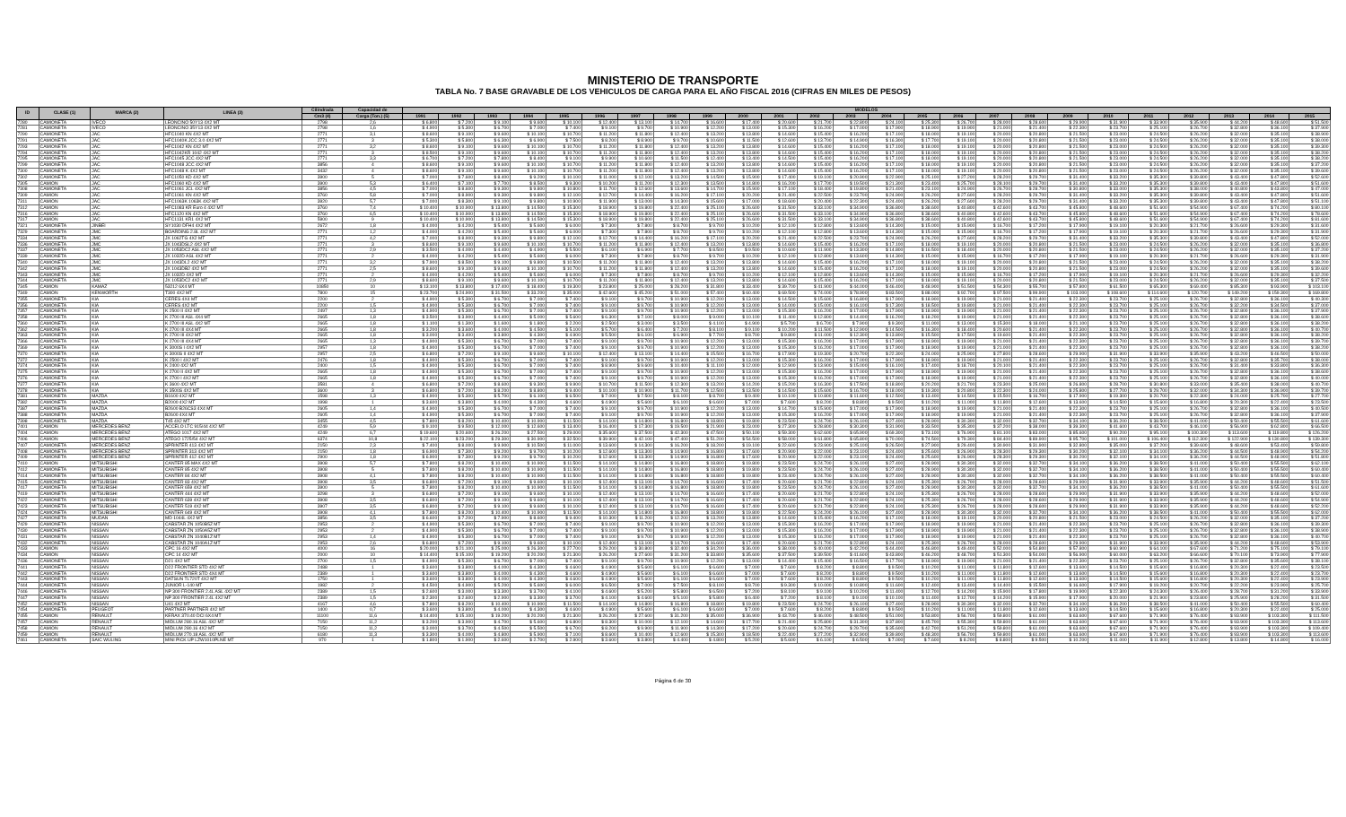MINISTERIO DE TRANSPORTE
TABLA No. 7 BASE GRAVABLE DE LOS VEHICULOS DE CARGA PARA EL AÑO FISCAL 2016 (CIFRAS EN MILES DE PESOS)
| ID | CLASE (1) | MARCA (2) | LINEA (3) | Cilindrada | Capacidad de | MODELOS | | | | | | | | | | | | | | | | | | | | | | | | |
| --- | --- | --- | --- | --- | --- | --- | --- | --- | --- | --- | --- | --- | --- | --- | --- | --- | --- | --- | --- | --- | --- | --- | --- | --- | --- | --- | --- | --- | --- | --- |
| | | | | Cm3 (4) | Carga (Ton.) (5) | 1991 | 1992 | 1993 | 1994 | 1995 | 1996 | 1997 | 1998 | 1999 | 2000 | 2001 | 2002 | 2003 | 2004 | 2005 | 2006 | 2007 | 2008 | 2009 | 2010 | 2011 | 2012 | 2013 | 2014 | 2015 |
| 7280 | CAMIONETA | IVECO | LEONCINO 50Y13 4X2 MT | 2798 | 2,6 | $ 6.800 | $ 7.200 | $ 9.100 | $ 9.600 | $ 10.100 | $ 12.400 | $ 13.100 | $ 14.700 | $ 16.600 | $ 17.400 | $ 20.600 | $ 21.700 | $ 22.800 | $ 24.100 | $ 25.300 | $ 26.700 | $ 28.000 | $ 28.600 | $ 29.900 | $ 31.900 | $ 33.900 | $ 35.900 | $ 44.200 | $ 48.600 | $ 51.500 |
| 7281 | CAMIONETA | IVECO | LEONCINO 35Y13 4X2 MT | 2798 | 1,6 | $ 4.900 | $ 5.300 | $ 6.700 | $ 7.000 | $ 7.400 | $ 9.100 | $ 9.700 | $ 10.900 | $ 12.200 | $ 13.000 | $ 15.300 | $ 16.200 | $ 17.000 | $ 17.900 | $ 18.900 | $ 19.900 | $ 21.000 | $ 21.400 | $ 22.300 | $ 23.700 | $ 25.100 | $ 26.700 | $ 32.800 | $ 36.100 | $ 37.900 |
| 7290 | CAMIONETA | JAC | HFC1040 KN 4X2 MT | 2771 | 3,1 | $ 8.600 | $ 9.100 | $ 9.600 | $ 10.100 | $ 10.700 | $ 11.200 | $ 11.800 | $ 12.400 | $ 13.200 | $ 13.800 | $ 14.600 | $ 15.400 | $ 16.200 | $ 17.100 | $ 18.000 | $ 19.100 | $ 20.000 | $ 20.800 | $ 21.500 | $ 23.000 | $ 24.500 | $ 26.200 | $ 32.000 | $ 35.100 | $ 38.900 |
| 7291 | CAMIONETA | JAC | HFC1040K JCC 3.0 4X2 MT | 2771 | 3 | $ 5.300 | $ 5.800 | $ 6.300 | $ 6.900 | $ 7.500 | $ 8.200 | $ 8.900 | $ 9.700 | $ 10.600 | $ 11.500 | $ 12.600 | $ 13.700 | $ 14.900 | $ 16.300 | $ 17.700 | $ 19.100 | $ 20.000 | $ 20.800 | $ 21.500 | $ 23.000 | $ 24.500 | $ 26.200 | $ 32.000 | $ 35.100 | $ 38.000 |
| 7293 | CAMIONETA | JAC | HFC1042 KN 4X2 MT | 2771 | 3,2 | $ 8.600 | $ 9.100 | $ 9.600 | $ 10.100 | $ 10.700 | $ 11.200 | $ 11.800 | $ 12.400 | $ 13.200 | $ 13.800 | $ 14.600 | $ 15.400 | $ 16.200 | $ 17.100 | $ 18.000 | $ 19.100 | $ 20.000 | $ 20.800 | $ 21.500 | $ 23.000 | $ 24.500 | $ 26.200 | $ 32.000 | $ 35.100 | $ 39.300 |
| 7294 | CAMIONETA | JAC | HFC1042KR 1042 4X2 MT | 2771 | 3 | $ 8.500 | $ 9.100 | $ 9.600 | $ 10.100 | $ 10.700 | $ 11.200 | $ 11.800 | $ 12.400 | $ 13.200 | $ 13.800 | $ 14.600 | $ 15.400 | $ 16.200 | $ 17.100 | $ 18.000 | $ 19.100 | $ 20.000 | $ 20.800 | $ 21.500 | $ 23.000 | $ 24.500 | $ 26.200 | $ 32.000 | $ 35.100 | $ 38.200 |
| 7295 | CAMIONETA | JAC | HFC1045 JCC 4X2 MT | 2771 | 3,3 | $ 6.700 | $ 7.200 | $ 7.800 | $ 8.400 | $ 9.100 | $ 9.900 | $ 10.600 | $ 11.500 | $ 12.400 | $ 13.400 | $ 14.500 | $ 15.400 | $ 16.200 | $ 17.100 | $ 18.000 | $ 19.100 | $ 20.000 | $ 20.800 | $ 21.500 | $ 23.000 | $ 24.500 | $ 26.200 | $ 32.000 | $ 35.100 | $ 38.200 |
| 7299 | CAMIONETA | JAC | HFC1048 JCC 4X2 MT | 3856 | 4 | $ 8.600 | $ 9.100 | $ 9.600 | $ 10.100 | $ 10.700 | $ 11.200 | $ 11.800 | $ 12.400 | $ 13.200 | $ 13.800 | $ 14.600 | $ 15.400 | $ 16.200 | $ 17.100 | $ 18.000 | $ 19.100 | $ 20.000 | $ 20.800 | $ 21.500 | $ 23.000 | $ 24.500 | $ 26.200 | $ 32.000 | $ 35.100 | $ 37.200 |
| 7300 | CAMIONETA | JAC | HFC1048 K 4X2 MT | 3432 | 4 | $ 8.600 | $ 9.100 | $ 9.600 | $ 10.100 | $ 10.700 | $ 11.200 | $ 11.800 | $ 12.400 | $ 13.200 | $ 13.800 | $ 14.600 | $ 15.400 | $ 16.200 | $ 17.100 | $ 18.000 | $ 19.100 | $ 20.000 | $ 20.800 | $ 21.500 | $ 23.000 | $ 24.500 | $ 26.200 | $ 32.000 | $ 35.100 | $ 39.600 |
| 7302 | CAMIONETA | JAC | HFC1050 KD 4X2 MT | 3900 | 5 | $ 7.000 | $ 7.600 | $ 8.400 | $ 9.200 | $ 10.100 | $ 11.000 | $ 12.100 | $ 13.200 | $ 14.500 | $ 15.900 | $ 17.400 | $ 19.100 | $ 20.900 | $ 22.900 | $ 25.100 | $ 27.200 | $ 28.200 | $ 29.700 | $ 31.400 | $ 33.200 | $ 35.300 | $ 39.800 | $ 43.400 | $ 47.800 | $ 52.600 |
| 7305 | CAMION | JAC | HFC1060 KD 4X2 MT | 3900 | 5,3 | $ 6.400 | $ 7.100 | $ 7.700 | $ 8.500 | $ 9.300 | $ 10.200 | $ 11.200 | $ 12.300 | $ 13.500 | $ 14.800 | $ 16.200 | $ 17.700 | $ 19.500 | $ 21.300 | $ 23.400 | $ 25.700 | $ 28.100 | $ 29.700 | $ 31.400 | $ 33.200 | $ 35.300 | $ 39.800 | $ 43.400 | $ 47.800 | $ 51.600 |
| 7308 | CAMIONETA | JAC | HFC1061 JCL 4X2 MT | 3856 | 4,5 | $ 7.000 | $ 8.600 | $ 9.300 | $ 9.800 | $ 10.800 | $ 11.700 | $ 12.600 | $ 13.600 | $ 14.700 | $ 15.900 | $ 17.100 | $ 18.400 | $ 19.800 | $ 21.400 | $ 23.100 | $ 24.900 | $ 26.700 | $ 28.700 | $ 30.800 | $ 33.000 | $ 35.300 | $ 38.000 | $ 40.800 | $ 43.800 | $ 47.000 |
| 7309 | CAMION | JAC | HFC1061 KN 4X2 MT | 3760 | 5,8 | $ 7.000 | $ 8.900 | $ 9.300 | $ 9.800 | $ 12.100 | $ 12.700 | $ 14.400 | $ 16.200 | $ 17.100 | $ 20.200 | $ 21.400 | $ 22.500 | $ 23.700 | $ 24.900 | $ 26.200 | $ 27.600 | $ 28.200 | $ 29.700 | $ 31.400 | $ 33.200 | $ 35.300 | $ 39.800 | $ 43.400 | $ 47.800 | $ 51.600 |
| 7311 | CAMION | JAC | HFC1063K 1063K 4X2 MT | 3920 | 5,7 | $ 7.000 | $ 8.300 | $ 9.100 | $ 9.800 | $ 10.900 | $ 11.900 | $ 13.000 | $ 14.300 | $ 15.600 | $ 17.000 | $ 18.600 | $ 20.400 | $ 22.300 | $ 24.400 | $ 26.200 | $ 27.600 | $ 28.200 | $ 29.700 | $ 31.400 | $ 33.200 | $ 35.300 | $ 39.800 | $ 43.400 | $ 47.800 | $ 51.100 |
| 7312 | CAMION | JAC | HFC1083 KR Euro 4 4X2 MT | 3760 | 7,4 | $ 10.400 | $ 10.900 | $ 13.800 | $ 14.500 | $ 15.300 | $ 18.900 | $ 19.800 | $ 22.400 | $ 25.100 | $ 26.600 | $ 31.500 | $ 33.100 | $ 34.900 | $ 36.800 | $ 38.600 | $ 40.800 | $ 42.600 | $ 43.700 | $ 45.800 | $ 48.600 | $ 51.600 | $ 54.900 | $ 67.400 | $ 74.200 | $ 80.100 |
| 7316 | CAMION | JAC | HFC1120 KN 4X2 MT | 3760 | 6,5 | $ 10.400 | $ 10.900 | $ 13.800 | $ 14.500 | $ 15.300 | $ 18.900 | $ 19.800 | $ 22.400 | $ 25.100 | $ 26.600 | $ 31.500 | $ 33.100 | $ 34.900 | $ 36.800 | $ 38.600 | $ 40.800 | $ 42.600 | $ 43.700 | $ 45.800 | $ 48.600 | $ 51.600 | $ 54.900 | $ 67.400 | $ 74.200 | $ 78.600 |
| 7317 | CAMION | JAC | HFC1131 KR1 4X2 MT | 5900 | 9 | $ 10.400 | $ 10.900 | $ 13.800 | $ 14.500 | $ 15.300 | $ 18.900 | $ 19.800 | $ 22.400 | $ 25.100 | $ 26.600 | $ 31.500 | $ 33.100 | $ 34.900 | $ 36.800 | $ 38.600 | $ 40.800 | $ 42.600 | $ 43.700 | $ 45.800 | $ 48.600 | $ 51.600 | $ 54.900 | $ 67.400 | $ 74.200 | $ 81.600 |
| 7321 | CAMIONETA | JINBEI | SY1030 DFH4 4X2 MT | 2672 | 1,8 | $ 4.000 | $ 4.200 | $ 5.400 | $ 5.600 | $ 6.000 | $ 7.300 | $ 7.800 | $ 8.700 | $ 9.700 | $ 10.200 | $ 12.100 | $ 12.800 | $ 13.600 | $ 14.300 | $ 15.000 | $ 15.900 | $ 16.700 | $ 17.200 | $ 17.900 | $ 19.100 | $ 20.300 | $ 21.700 | $ 26.600 | $ 29.300 | $ 31.600 |
| 7329 | CAMIONETA | JMC | BOARDING 2.8L 4X2 MT | 2771 | 1,2 | $ 4.000 | $ 4.200 | $ 5.400 | $ 5.600 | $ 6.000 | $ 7.300 | $ 7.800 | $ 8.700 | $ 9.700 | $ 10.200 | $ 12.100 | $ 12.800 | $ 13.600 | $ 14.300 | $ 15.000 | $ 15.900 | $ 16.700 | $ 17.200 | $ 17.900 | $ 19.100 | $ 20.300 | $ 21.700 | $ 26.600 | $ 29.300 | $ 31.900 |
| 7334 | CAMIONETA | JMC | JX 1062TG 4X2 MT | 2771 | 4,2 | $ 7.000 | $ 8.900 | $ 9.300 | $ 9.800 | $ 12.100 | $ 12.700 | $ 14.400 | $ 16.200 | $ 17.100 | $ 20.200 | $ 21.400 | $ 22.500 | $ 23.700 | $ 24.900 | $ 26.200 | $ 27.600 | $ 28.200 | $ 29.700 | $ 31.400 | $ 33.200 | $ 35.300 | $ 39.800 | $ 43.400 | $ 47.800 | $ 52.000 |
| 7336 | CAMIONETA | JMC | JX 1043DSL2 4X2 MT | 2771 | 3 | $ 8.600 | $ 9.100 | $ 9.600 | $ 10.100 | $ 10.700 | $ 11.200 | $ 11.800 | $ 12.400 | $ 13.200 | $ 13.800 | $ 14.600 | $ 15.400 | $ 16.200 | $ 17.100 | $ 18.000 | $ 19.100 | $ 20.000 | $ 20.800 | $ 21.500 | $ 23.000 | $ 24.500 | $ 26.200 | $ 32.000 | $ 35.100 | $ 36.800 |
| 7337 | CAMIONETA | JMC | JX 1053DC2 ASL 4X2 MT | 2771 | 2,9 | $ 3.500 | $ 4.000 | $ 4.400 | $ 4.900 | $ 5.500 | $ 6.100 | $ 6.900 | $ 7.700 | $ 8.500 | $ 9.500 | $ 10.600 | $ 11.900 | $ 13.300 | $ 14.800 | $ 16.500 | $ 18.400 | $ 20.000 | $ 20.800 | $ 21.500 | $ 23.000 | $ 24.500 | $ 26.200 | $ 32.000 | $ 35.100 | $ 37.200 |
| 7339 | CAMIONETA | JMC | JX 1032D ASL 4X2 MT | 2771 | 2 | $ 4.000 | $ 4.200 | $ 5.400 | $ 5.600 | $ 6.000 | $ 7.300 | $ 7.800 | $ 8.700 | $ 9.700 | $ 10.200 | $ 12.100 | $ 12.800 | $ 13.600 | $ 14.300 | $ 15.000 | $ 15.900 | $ 16.700 | $ 17.200 | $ 17.900 | $ 19.100 | $ 20.300 | $ 21.700 | $ 26.600 | $ 29.300 | $ 31.900 |
| 7340 | CAMIONETA | JMC | JX 1043DL2 4X2 MT | 2771 | 3,2 | $ 7.900 | $ 8.500 | $ 9.100 | $ 9.800 | $ 10.500 | $ 11.200 | $ 11.800 | $ 12.400 | $ 13.200 | $ 13.800 | $ 14.600 | $ 15.400 | $ 16.200 | $ 17.100 | $ 18.000 | $ 19.100 | $ 20.000 | $ 20.800 | $ 21.500 | $ 23.000 | $ 24.500 | $ 26.200 | $ 32.000 | $ 35.100 | $ 38.200 |
| 7342 | CAMIONETA | JMC | JX 1043DB2 4X2 MT | 2771 | 2,5 | $ 8.600 | $ 9.100 | $ 9.600 | $ 10.100 | $ 10.700 | $ 11.200 | $ 11.800 | $ 12.400 | $ 13.200 | $ 13.800 | $ 14.600 | $ 15.400 | $ 16.200 | $ 17.100 | $ 18.000 | $ 19.100 | $ 20.000 | $ 20.800 | $ 21.500 | $ 23.000 | $ 24.500 | $ 26.200 | $ 32.000 | $ 35.100 | $ 39.600 |
| 7343 | CAMIONETA | JMC | JX 1032D 4X2 MT | 2771 | 2 | $ 4.000 | $ 4.200 | $ 5.400 | $ 5.600 | $ 6.000 | $ 7.300 | $ 7.800 | $ 8.700 | $ 9.700 | $ 10.200 | $ 12.100 | $ 12.800 | $ 13.600 | $ 14.300 | $ 15.000 | $ 15.900 | $ 16.700 | $ 17.200 | $ 17.900 | $ 19.100 | $ 20.300 | $ 21.700 | $ 26.600 | $ 29.300 | $ 32.200 |
| 7344 | CAMIONETA | JMC | JX 1053DC2 4X2 MT | 2771 | 2,9 | $ 8.600 | $ 9.100 | $ 9.600 | $ 10.100 | $ 10.700 | $ 11.200 | $ 11.800 | $ 12.400 | $ 13.200 | $ 13.800 | $ 14.600 | $ 15.400 | $ 16.200 | $ 17.100 | $ 18.000 | $ 19.100 | $ 20.000 | $ 20.800 | $ 21.500 | $ 23.000 | $ 24.500 | $ 26.200 | $ 32.000 | $ 35.100 | $ 37.500 |
| 7345 | CAMION | KAMAZ | 53212 6X4 MT | 10850 | 10 | $ 13.100 | $ 13.800 | $ 17.400 | $ 18.400 | $ 19.300 | $ 23.800 | $ 25.000 | $ 28.200 | $ 31.800 | $ 33.400 | $ 39.700 | $ 41.900 | $ 44.000 | $ 46.400 | $ 48.900 | $ 51.500 | $ 54.300 | $ 55.700 | $ 57.800 | $ 61.500 | $ 65.300 | $ 69.400 | $ 85.300 | $ 93.900 | $ 103.100 |
| 7349 | CAMION | KENWORTH | T300 4X2 MT | 7800 | 15 | $ 23.700 | $ 24.900 | $ 31.500 | $ 33.200 | $ 35.000 | $ 42.600 | $ 45.200 | $ 51.000 | $ 57.400 | $ 60.400 | $ 69.500 | $ 74.000 | $ 78.900 | $ 83.500 | $ 88.000 | $ 92.700 | $ 97.500 | $ 99.900 | $ 103.000 | $ 108.600 | $ 114.600 | $ 120.700 | $ 149.200 | $ 159.300 | $ 169.800 |
| 7355 | CAMIONETA | KIA | CERES 4X4 MT | 2200 | 2 | $ 4.900 | $ 5.300 | $ 6.700 | $ 7.000 | $ 7.400 | $ 9.100 | $ 9.700 | $ 10.900 | $ 12.200 | $ 13.000 | $ 14.500 | $ 15.600 | $ 16.800 | $ 17.900 | $ 18.900 | $ 19.900 | $ 21.000 | $ 21.400 | $ 22.300 | $ 23.700 | $ 25.100 | $ 26.700 | $ 32.800 | $ 36.100 | $ 40.300 |
| 7356 | CAMIONETA | KIA | CERES 4X2 MT | 2200 | 1,5 | $ 4.900 | $ 5.300 | $ 6.700 | $ 7.000 | $ 7.400 | $ 9.100 | $ 9.700 | $ 10.900 | $ 12.200 | $ 13.000 | $ 14.000 | $ 15.000 | $ 16.100 | $ 17.300 | $ 18.500 | $ 19.800 | $ 21.000 | $ 21.400 | $ 22.300 | $ 23.700 | $ 25.100 | $ 26.700 | $ 32.200 | $ 34.500 | $ 37.000 |
| 7357 | CAMIONETA | KIA | K 2500 II 4X2 MT | 2497 | 1,3 | $ 4.900 | $ 5.300 | $ 6.700 | $ 7.000 | $ 7.400 | $ 9.100 | $ 9.700 | $ 10.900 | $ 12.200 | $ 13.000 | $ 15.300 | $ 16.200 | $ 17.000 | $ 17.900 | $ 18.900 | $ 19.900 | $ 21.000 | $ 21.400 | $ 22.300 | $ 23.700 | $ 25.100 | $ 26.700 | $ 32.800 | $ 36.100 | $ 37.900 |
| 7358 | CAMIONETA | KIA | K 2700 III ASL 4X4 MT | 2665 | 1,8 | $ 3.500 | $ 3.900 | $ 4.400 | $ 5.000 | $ 5.600 | $ 6.300 | $ 7.100 | $ 8.000 | $ 9.000 | $ 10.100 | $ 11.400 | $ 12.800 | $ 14.400 | $ 16.200 | $ 18.200 | $ 19.900 | $ 21.000 | $ 21.400 | $ 22.300 | $ 23.700 | $ 25.100 | $ 26.700 | $ 32.800 | $ 36.100 | $ 38.600 |
| 7360 | CAMIONETA | KIA | K 2700 III ASL 4X2 MT | 2665 | 1,8 | $ 1.100 | $ 1.300 | $ 1.600 | $ 1.800 | $ 2.200 | $ 2.500 | $ 3.000 | $ 3.500 | $ 4.100 | $ 4.900 | $ 5.700 | $ 6.700 | $ 7.900 | $ 9.300 | $ 11.000 | $ 13.000 | $ 15.300 | $ 18.000 | $ 21.100 | $ 23.700 | $ 25.100 | $ 26.700 | $ 32.800 | $ 36.100 | $ 38.200 |
| 7362 | CAMIONETA | KIA | K 2700 III 4X4 MT | 2665 | 1,8 | $ 3.200 | $ 3.600 | $ 4.000 | $ 4.500 | $ 5.100 | $ 5.700 | $ 6.400 | $ 7.200 | $ 8.100 | $ 9.100 | $ 10.200 | $ 11.500 | $ 12.900 | $ 14.500 | $ 16.300 | $ 18.400 | $ 20.600 | $ 21.400 | $ 22.300 | $ 23.700 | $ 25.100 | $ 26.700 | $ 32.800 | $ 36.100 | $ 40.700 |
| 7363 | CAMIONETA | KIA | K 2700 III 4X2 MT | 2665 | 1,8 | $ 3.000 | $ 3.400 | $ 3.800 | $ 4.300 | $ 4.900 | $ 5.500 | $ 6.100 | $ 6.900 | $ 7.700 | $ 8.700 | $ 9.800 | $ 11.000 | $ 12.300 | $ 13.800 | $ 15.500 | $ 17.500 | $ 19.600 | $ 21.400 | $ 22.300 | $ 23.700 | $ 25.100 | $ 26.700 | $ 32.800 | $ 36.100 | $ 38.200 |
| 7366 | CAMIONETA | KIA | K 2700 III 4X4 MT | 2665 | 1,3 | $ 4.900 | $ 5.300 | $ 6.700 | $ 7.000 | $ 7.400 | $ 9.100 | $ 9.700 | $ 10.900 | $ 12.200 | $ 13.000 | $ 15.300 | $ 16.200 | $ 17.000 | $ 17.900 | $ 18.900 | $ 19.900 | $ 21.000 | $ 21.400 | $ 22.300 | $ 23.700 | $ 25.100 | $ 26.700 | $ 32.800 | $ 36.100 | $ 39.700 |
| 7369 | CAMIONETA | KIA | K 3000S I 4X2 MT | 2957 | 1,8 | $ 4.900 | $ 5.300 | $ 6.700 | $ 7.000 | $ 7.400 | $ 9.100 | $ 9.700 | $ 10.900 | $ 12.200 | $ 13.000 | $ 15.300 | $ 16.200 | $ 17.000 | $ 17.900 | $ 18.900 | $ 19.900 | $ 21.000 | $ 21.400 | $ 22.300 | $ 23.700 | $ 25.100 | $ 26.700 | $ 32.800 | $ 36.100 | $ 38.200 |
| 7370 | CAMIONETA | KIA | K 3000S II 4X2 MT | 2957 | 2,5 | $ 6.800 | $ 7.200 | $ 9.100 | $ 9.600 | $ 10.100 | $ 12.400 | $ 13.100 | $ 14.400 | $ 15.500 | $ 16.700 | $ 17.900 | $ 19.300 | $ 20.700 | $ 22.300 | $ 24.000 | $ 25.900 | $ 27.800 | $ 28.600 | $ 29.900 | $ 31.900 | $ 33.900 | $ 35.900 | $ 43.200 | $ 46.500 | $ 50.000 |
| 7372 | CAMIONETA | KIA | K 2500 I 4X2 MT | 2476 | 1,8 | $ 4.900 | $ 5.300 | $ 6.700 | $ 7.000 | $ 7.400 | $ 9.100 | $ 9.700 | $ 10.900 | $ 12.200 | $ 13.000 | $ 15.300 | $ 16.200 | $ 17.000 | $ 17.900 | $ 18.900 | $ 19.900 | $ 21.000 | $ 21.400 | $ 22.300 | $ 23.700 | $ 25.100 | $ 26.700 | $ 32.800 | $ 35.700 | $ 38.000 |
| 7374 | CAMIONETA | KIA | K 2400 4X2 MT | 2400 | 1,5 | $ 4.900 | $ 5.300 | $ 6.700 | $ 7.000 | $ 7.400 | $ 8.900 | $ 9.600 | $ 10.400 | $ 11.100 | $ 12.000 | $ 12.900 | $ 13.900 | $ 15.000 | $ 16.100 | $ 17.400 | $ 18.700 | $ 20.100 | $ 21.400 | $ 22.300 | $ 23.700 | $ 25.100 | $ 26.700 | $ 31.400 | $ 33.800 | $ 36.300 |
| 7375 | CAMIONETA | KIA | K 2700 II 4X2 MT | 2665 | 1,8 | $ 4.900 | $ 5.300 | $ 6.700 | $ 7.000 | $ 7.400 | $ 9.100 | $ 9.700 | $ 10.900 | $ 12.200 | $ 13.000 | $ 15.300 | $ 16.200 | $ 17.000 | $ 17.900 | $ 18.900 | $ 19.900 | $ 21.000 | $ 21.400 | $ 22.300 | $ 23.700 | $ 25.100 | $ 26.700 | $ 32.800 | $ 36.100 | $ 38.600 |
| 7376 | CAMIONETA | KIA | K 2700 I 4X2 MT | 2665 | 1,8 | $ 4.900 | $ 5.300 | $ 6.700 | $ 7.000 | $ 7.400 | $ 9.100 | $ 9.700 | $ 10.900 | $ 12.200 | $ 13.000 | $ 15.300 | $ 16.200 | $ 17.000 | $ 17.900 | $ 18.900 | $ 19.900 | $ 21.000 | $ 21.400 | $ 22.300 | $ 23.700 | $ 25.100 | $ 26.700 | $ 32.800 | $ 36.100 | $ 40.000 |
| 7377 | CAMIONETA | KIA | K 3600 4X2 MT | 3581 | 4 | $ 6.800 | $ 7.200 | $ 8.600 | $ 9.300 | $ 9.900 | $ 10.700 | $ 11.500 | $ 12.300 | $ 13.200 | $ 14.200 | $ 15.200 | $ 16.300 | $ 17.500 | $ 18.800 | $ 20.200 | $ 21.700 | $ 23.300 | $ 25.000 | $ 26.800 | $ 28.700 | $ 30.800 | $ 33.000 | $ 35.400 | $ 38.000 | $ 40.700 |
| 7378 | CAMIONETA | KIA | K 3500S 4X2 MT | 3600 | 3 | $ 6.800 | $ 7.200 | $ 8.200 | $ 8.800 | $ 9.400 | $ 10.100 | $ 10.900 | $ 11.700 | $ 12.500 | $ 13.500 | $ 14.500 | $ 15.600 | $ 16.700 | $ 18.000 | $ 19.300 | $ 20.800 | $ 22.300 | $ 24.000 | $ 25.800 | $ 27.700 | $ 29.700 | $ 32.000 | $ 34.300 | $ 36.900 | $ 39.700 |
| 7381 | CAMIONETA | MAZDA | B1600 4X2 MT | 1598 | 1,3 | $ 4.900 | $ 5.300 | $ 5.700 | $ 6.100 | $ 6.500 | $ 7.000 | $ 7.500 | $ 8.100 | $ 8.700 | $ 9.400 | $ 10.100 | $ 10.800 | $ 11.600 | $ 12.500 | $ 13.400 | $ 14.500 | $ 15.500 | $ 16.700 | $ 17.900 | $ 19.300 | $ 20.700 | $ 22.300 | $ 24.000 | $ 25.700 | $ 27.700 |
| 7382 | CAMIONETA | MAZDA | B2000 4X2 MT | 1998 | 1 | $ 3.600 | $ 3.800 | $ 4.000 | $ 4.300 | $ 4.600 | $ 4.900 | $ 5.600 | $ 6.100 | $ 6.600 | $ 7.000 | $ 7.600 | $ 8.200 | $ 8.800 | $ 9.500 | $ 10.200 | $ 11.000 | $ 11.800 | $ 12.600 | $ 13.600 | $ 14.500 | $ 15.600 | $ 16.800 | $ 20.300 | $ 22.400 | $ 23.500 |
| 7387 | CAMIONETA | MAZDA | B2600 B26CS3 4X4 MT | 2605 | 1,4 | $ 4.900 | $ 5.300 | $ 6.700 | $ 7.000 | $ 7.400 | $ 9.100 | $ 9.700 | $ 10.900 | $ 12.200 | $ 13.000 | $ 14.700 | $ 15.900 | $ 17.000 | $ 17.900 | $ 18.900 | $ 19.900 | $ 21.000 | $ 21.400 | $ 22.300 | $ 23.700 | $ 25.100 | $ 26.700 | $ 32.800 | $ 36.100 | $ 40.500 |
| 7388 | CAMIONETA | MAZDA | B2600 4X4 MT | 2605 | 1,4 | $ 4.900 | $ 5.300 | $ 6.700 | $ 7.000 | $ 7.400 | $ 9.100 | $ 9.700 | $ 10.900 | $ 12.200 | $ 13.000 | $ 15.300 | $ 16.200 | $ 17.000 | $ 17.900 | $ 18.900 | $ 19.900 | $ 21.000 | $ 21.400 | $ 22.300 | $ 23.700 | $ 25.100 | $ 26.700 | $ 32.800 | $ 36.100 | $ 37.900 |
| 7398 | CAMIONETA | MAZDA | T45 4X2 MT | 3455 | 4,5 | $ 7.800 | $ 8.200 | $ 10.400 | $ 10.900 | $ 11.500 | $ 14.100 | $ 14.800 | $ 16.800 | $ 18.800 | $ 19.800 | $ 23.500 | $ 24.700 | $ 26.100 | $ 27.400 | $ 28.900 | $ 30.300 | $ 32.000 | $ 32.700 | $ 34.100 | $ 36.200 | $ 38.500 | $ 41.000 | $ 50.400 | $ 55.500 | $ 61.600 |
| 7401 | CAMION | MERCEDES BENZ | ACCELO LTC 915/44 4X2 MT | 4249 | 5,9 | $ 9.100 | $ 9.500 | $ 12.000 | $ 12.600 | $ 13.400 | $ 16.400 | $ 17.300 | $ 19.500 | $ 21.900 | $ 23.000 | $ 27.300 | $ 28.800 | $ 30.300 | $ 31.900 | $ 33.500 | $ 35.300 | $ 37.200 | $ 38.000 | $ 39.300 | $ 41.600 | $ 43.700 | $ 46.100 | $ 56.900 | $ 62.800 | $ 66.500 |
| 7404 | CAMION | MERCEDES BENZ | ATEGO 1017 4X2 MT | 4249 | 6,7 | $ 19.600 | $ 20.600 | $ 26.200 | $ 27.500 | $ 29.000 | $ 35.600 | $ 37.500 | $ 42.300 | $ 47.500 | $ 50.100 | $ 59.300 | $ 62.600 | $ 65.900 | $ 69.300 | $ 73.100 | $ 76.900 | $ 81.100 | $ 83.000 | $ 85.600 | $ 90.200 | $ 95.100 | $ 100.300 | $ 113.600 | $ 119.800 | $ 126.200 |
| 7406 | CAMION | MERCEDES BENZ | ATEGO 1725/54 4X2 MT | 6374 | 10,8 | $ 22.100 | $ 23.200 | $ 29.300 | $ 30.900 | $ 32.500 | $ 39.900 | $ 42.100 | $ 47.400 | $ 51.200 | $ 54.500 | $ 58.000 | $ 61.800 | $ 65.800 | $ 70.000 | $ 74.500 | $ 79.300 | $ 84.400 | $ 89.900 | $ 95.700 | $ 101.000 | $ 106.400 | $ 112.300 | $ 122.900 | $ 130.800 | $ 139.300 |
| 7407 | CAMIONETA | MERCEDES BENZ | SPRINTER 413 4X2 MT | 2150 | 2,3 | $ 7.400 | $ 8.000 | $ 9.900 | $ 10.500 | $ 11.000 | $ 13.600 | $ 14.300 | $ 16.200 | $ 18.200 | $ 19.100 | $ 22.600 | $ 23.900 | $ 25.100 | $ 26.500 | $ 27.900 | $ 29.400 | $ 30.900 | $ 31.900 | $ 32.800 | $ 35.000 | $ 37.200 | $ 39.600 | $ 48.600 | $ 53.400 | $ 59.800 |
| 7408 | CAMIONETA | MERCEDES BENZ | SPRINTER 313 4X2 MT | 2150 | 1,8 | $ 6.900 | $ 7.300 | $ 9.200 | $ 9.700 | $ 10.200 | $ 12.600 | $ 13.300 | $ 14.900 | $ 16.800 | $ 17.600 | $ 20.900 | $ 22.000 | $ 23.100 | $ 24.400 | $ 25.600 | $ 26.900 | $ 28.300 | $ 29.300 | $ 30.200 | $ 32.100 | $ 34.100 | $ 36.200 | $ 44.500 | $ 48.900 | $ 54.200 |
| 7409 | CAMIONETA | MERCEDES BENZ | SPRINTER 412 4X2 MT | 2900 | 1,8 | $ 6.900 | $ 7.300 | $ 9.200 | $ 9.700 | $ 10.200 | $ 12.600 | $ 13.300 | $ 14.900 | $ 16.800 | $ 17.600 | $ 20.900 | $ 22.000 | $ 23.100 | $ 24.400 | $ 25.600 | $ 26.900 | $ 28.300 | $ 29.300 | $ 30.200 | $ 32.100 | $ 34.100 | $ 36.200 | $ 44.500 | $ 48.900 | $ 51.800 |
| 7410 | CAMION | MITSUBISHI | CANTER 85 MAX 4X2 MT | 3908 | 5,7 | $ 7.800 | $ 8.200 | $ 10.400 | $ 10.900 | $ 11.500 | $ 14.100 | $ 14.800 | $ 16.800 | $ 18.800 | $ 19.800 | $ 23.500 | $ 24.700 | $ 26.100 | $ 27.400 | $ 28.900 | $ 30.300 | $ 32.000 | $ 32.700 | $ 34.100 | $ 36.200 | $ 38.500 | $ 41.000 | $ 50.400 | $ 55.500 | $ 62.100 |
| 7412 | CAMIONETA | MITSUBISHI | CANTER 85 4X2 MT | 3908 | 5 | $ 7.800 | $ 8.200 | $ 10.400 | $ 10.900 | $ 11.500 | $ 14.100 | $ 14.800 | $ 16.800 | $ 18.800 | $ 19.800 | $ 23.500 | $ 24.700 | $ 26.100 | $ 27.400 | $ 28.900 | $ 30.300 | $ 32.000 | $ 32.700 | $ 34.100 | $ 36.200 | $ 38.500 | $ 41.000 | $ 50.400 | $ 55.500 | $ 60.400 |
| 7414 | CAMIONETA | MITSUBISHI | CANTER 84 4X2 MT | 3908 | 4,1 | $ 7.800 | $ 8.200 | $ 10.400 | $ 10.900 | $ 11.500 | $ 14.100 | $ 14.800 | $ 16.800 | $ 18.800 | $ 19.800 | $ 23.400 | $ 24.700 | $ 26.100 | $ 27.400 | $ 28.900 | $ 30.300 | $ 32.000 | $ 32.700 | $ 34.100 | $ 36.200 | $ 38.500 | $ 41.000 | $ 50.400 | $ 55.500 | $ 60.400 |
| 7415 | CAMIONETA | MITSUBISHI | CANTER 83 4X2 MT | 3908 | 3,5 | $ 6.800 | $ 7.200 | $ 9.100 | $ 9.600 | $ 10.100 | $ 12.400 | $ 13.100 | $ 14.700 | $ 16.600 | $ 17.400 | $ 20.600 | $ 21.700 | $ 22.800 | $ 24.100 | $ 25.300 | $ 26.700 | $ 28.000 | $ 28.600 | $ 29.900 | $ 31.900 | $ 33.900 | $ 35.900 | $ 44.200 | $ 48.600 | $ 51.500 |
| 7417 | CAMIONETA | MITSUBISHI | CANTER 659 4X2 MT | 3900 | 5 | $ 7.800 | $ 8.200 | $ 10.400 | $ 10.900 | $ 11.500 | $ 14.100 | $ 14.800 | $ 16.800 | $ 18.800 | $ 19.800 | $ 23.500 | $ 24.700 | $ 26.100 | $ 27.400 | $ 28.900 | $ 30.300 | $ 32.000 | $ 32.700 | $ 34.100 | $ 36.200 | $ 38.500 | $ 41.000 | $ 50.400 | $ 55.500 | $ 61.600 |
| 7419 | CAMIONETA | MITSUBISHI | CANTER 444 4X2 MT | 3298 | 3 | $ 6.800 | $ 7.200 | $ 9.100 | $ 9.600 | $ 10.100 | $ 12.400 | $ 13.100 | $ 14.700 | $ 16.600 | $ 17.400 | $ 20.600 | $ 21.700 | $ 22.800 | $ 24.100 | $ 25.300 | $ 26.700 | $ 28.000 | $ 28.600 | $ 29.900 | $ 31.900 | $ 33.900 | $ 35.900 | $ 44.200 | $ 48.600 | $ 52.000 |
| 7422 | CAMIONETA | MITSUBISHI | CANTER 639 4X2 MT | 3908 | 3,5 | $ 6.800 | $ 7.200 | $ 9.100 | $ 9.600 | $ 10.100 | $ 12.400 | $ 13.100 | $ 14.700 | $ 16.600 | $ 17.400 | $ 20.600 | $ 21.700 | $ 22.800 | $ 24.100 | $ 25.300 | $ 26.700 | $ 28.000 | $ 28.600 | $ 29.900 | $ 31.900 | $ 33.900 | $ 35.900 | $ 44.200 | $ 48.600 | $ 54.900 |
| 7423 | CAMIONETA | MITSUBISHI | CANTER 519 4X2 MT | 3907 | 3,5 | $ 6.800 | $ 7.200 | $ 9.100 | $ 9.600 | $ 10.100 | $ 12.400 | $ 13.100 | $ 14.700 | $ 16.600 | $ 17.400 | $ 20.600 | $ 21.700 | $ 22.800 | $ 24.100 | $ 25.300 | $ 26.700 | $ 28.000 | $ 28.600 | $ 29.900 | $ 31.900 | $ 33.900 | $ 35.900 | $ 44.200 | $ 48.600 | $ 52.200 |
| 7424 | CAMIONETA | MITSUBISHI | CANTER 649 4X2 MT | 3908 | 4,1 | $ 7.800 | $ 8.200 | $ 10.400 | $ 10.900 | $ 11.500 | $ 14.100 | $ 14.800 | $ 16.800 | $ 18.800 | $ 19.800 | $ 22.500 | $ 24.200 | $ 26.100 | $ 27.400 | $ 28.900 | $ 30.300 | $ 32.000 | $ 32.700 | $ 34.100 | $ 36.200 | $ 38.500 | $ 41.000 | $ 50.400 | $ 55.500 | $ 62.000 |
| 7427 | CAMIONETA | MUDAN | MD 1044L 4X2 MT | 3856 | 3,5 | $ 6.600 | $ 7.200 | $ 7.900 | $ 8.600 | $ 9.400 | $ 10.300 | $ 11.200 | $ 12.200 | $ 13.200 | $ 13.800 | $ 14.600 | $ 15.400 | $ 16.200 | $ 17.100 | $ 18.000 | $ 19.100 | $ 20.000 | $ 20.800 | $ 21.500 | $ 23.000 | $ 24.500 | $ 26.200 | $ 32.000 | $ 35.100 | $ 37.200 |
| 7429 | CAMIONETA | NISSAN | CABSTAR ZN 1050B5Z MT | 2953 | 2 | $ 4.900 | $ 5.300 | $ 6.700 | $ 7.000 | $ 7.400 | $ 9.100 | $ 9.700 | $ 10.900 | $ 12.200 | $ 13.000 | $ 15.300 | $ 16.200 | $ 17.000 | $ 17.900 | $ 18.900 | $ 19.900 | $ 21.000 | $ 21.400 | $ 22.300 | $ 23.700 | $ 25.100 | $ 26.700 | $ 32.800 | $ 36.100 | $ 39.300 |
| 7430 | CAMIONETA | NISSAN | CABSTAR ZN 1050A5Z MT | 2953 | 2 | $ 4.900 | $ 5.300 | $ 6.700 | $ 7.000 | $ 7.400 | $ 9.100 | $ 9.700 | $ 10.900 | $ 12.200 | $ 13.000 | $ 15.300 | $ 16.200 | $ 17.000 | $ 17.900 | $ 18.900 | $ 19.900 | $ 21.000 | $ 21.400 | $ 22.300 | $ 23.700 | $ 25.100 | $ 26.700 | $ 32.800 | $ 36.100 | $ 38.900 |
| 7431 | CAMIONETA | NISSAN | CABSTAR ZN 1040B1Z MT | 2953 | 1,4 | $ 4.900 | $ 5.300 | $ 6.700 | $ 7.000 | $ 7.400 | $ 9.100 | $ 9.700 | $ 10.900 | $ 12.200 | $ 13.000 | $ 15.300 | $ 16.200 | $ 17.000 | $ 17.900 | $ 18.900 | $ 19.900 | $ 21.000 | $ 21.400 | $ 22.300 | $ 23.700 | $ 25.100 | $ 26.700 | $ 32.800 | $ 36.100 | $ 40.700 |
| 7432 | CAMIONETA | NISSAN | CABSTAR ZN 1040A1Z MT | 2953 | 2,6 | $ 6.800 | $ 7.200 | $ 9.100 | $ 9.600 | $ 10.100 | $ 12.400 | $ 13.100 | $ 14.700 | $ 16.600 | $ 17.400 | $ 20.600 | $ 21.700 | $ 22.800 | $ 24.100 | $ 25.300 | $ 26.700 | $ 28.000 | $ 28.600 | $ 29.900 | $ 31.900 | $ 33.900 | $ 35.900 | $ 44.200 | $ 48.600 | $ 53.900 |
| 7433 | CAMION | NISSAN | CPC 16 4X2 MT | 4000 | 16 | $ 20.000 | $ 21.100 | $ 25.000 | $ 26.300 | $ 27.700 | $ 29.200 | $ 30.800 | $ 32.400 | $ 34.200 | $ 36.000 | $ 38.000 | $ 40.000 | $ 42.200 | $ 44.400 | $ 46.800 | $ 49.400 | $ 52.000 | $ 54.800 | $ 57.800 | $ 60.900 | $ 64.100 | $ 67.600 | $ 71.200 | $ 75.100 | $ 79.100 |
| 7434 | CAMION | NISSAN | CPC 14 4X2 MT | 2000 | 10 | $ 14.400 | $ 15.100 | $ 19.200 | $ 20.200 | $ 21.300 | $ 26.200 | $ 27.600 | $ 31.200 | $ 33.800 | $ 35.600 | $ 37.500 | $ 39.500 | $ 41.600 | $ 43.800 | $ 46.200 | $ 48.700 | $ 51.300 | $ 54.000 | $ 56.900 | $ 60.000 | $ 63.200 | $ 66.600 | $ 70.100 | $ 73.900 | $ 77.900 |
| 7436 | CAMIONETA | NISSAN | D21 4X2 MT | 2700 | 1,5 | $ 4.900 | $ 5.300 | $ 6.700 | $ 7.000 | $ 7.400 | $ 9.100 | $ 9.700 | $ 10.900 | $ 12.200 | $ 13.000 | $ 14.400 | $ 15.400 | $ 16.500 | $ 17.700 | $ 18.900 | $ 19.900 | $ 21.000 | $ 21.400 | $ 22.300 | $ 23.700 | $ 25.100 | $ 26.700 | $ 32.800 | $ 35.600 | $ 38.100 |
| 7441 | CAMIONETA | NISSAN | D22 FRONTIER STD 4X2 MT | 2488 | 1 | $ 3.600 | $ 3.800 | $ 4.000 | $ 4.300 | $ 4.600 | $ 4.900 | $ 5.600 | $ 6.100 | $ 6.600 | $ 7.000 | $ 7.600 | $ 8.200 | $ 8.800 | $ 9.500 | $ 10.200 | $ 11.000 | $ 11.800 | $ 12.600 | $ 13.600 | $ 14.500 | $ 15.600 | $ 16.800 | $ 20.300 | $ 22.400 | $ 23.500 |
| 7442 | CAMIONETA | NISSAN | D22 FRONTIER STD 4X4 MT | 2389 | 1 | $ 3.600 | $ 3.800 | $ 4.000 | $ 4.300 | $ 4.600 | $ 4.900 | $ 5.600 | $ 6.100 | $ 6.600 | $ 7.000 | $ 7.600 | $ 8.200 | $ 8.800 | $ 9.500 | $ 10.200 | $ 11.000 | $ 11.800 | $ 12.600 | $ 13.600 | $ 14.500 | $ 15.600 | $ 16.800 | $ 20.300 | $ 22.400 | $ 23.700 |
| 7443 | CAMIONETA | NISSAN | DATSUN TL720T 4X2 MT | 1750 | 1 | $ 3.600 | $ 3.800 | $ 4.000 | $ 4.300 | $ 4.600 | $ 4.900 | $ 5.600 | $ 6.100 | $ 6.600 | $ 7.000 | $ 7.600 | $ 8.200 | $ 8.800 | $ 9.500 | $ 10.200 | $ 11.000 | $ 11.800 | $ 12.600 | $ 13.600 | $ 14.500 | $ 15.600 | $ 16.800 | $ 20.300 | $ 22.400 | $ 23.900 |
| 7444 | CAMIONETA | NISSAN | JUNIOR L-140 MT | 1982 | 2 | $ 4.500 | $ 4.900 | $ 5.200 | $ 5.600 | $ 6.000 | $ 6.500 | $ 7.000 | $ 7.500 | $ 8.100 | $ 8.700 | $ 9.300 | $ 10.000 | $ 10.800 | $ 11.600 | $ 12.400 | $ 13.400 | $ 14.400 | $ 15.500 | $ 16.600 | $ 17.900 | $ 19.200 | $ 20.700 | $ 22.200 | $ 23.900 | $ 25.700 |
| 7446 | CAMIONETA | NISSAN | NP 300 FRONTIER 2.4L ASL 4X2 MT | 2389 | 1,5 | $ 2.600 | $ 3.000 | $ 3.300 | $ 3.700 | $ 4.100 | $ 4.600 | $ 5.200 | $ 5.800 | $ 6.500 | $ 7.200 | $ 8.100 | $ 9.100 | $ 10.200 | $ 11.400 | $ 12.700 | $ 14.200 | $ 15.900 | $ 17.800 | $ 19.900 | $ 22.300 | $ 24.300 | $ 26.400 | $ 28.700 | $ 31.200 | $ 33.900 |
| 7447 | CAMIONETA | NISSAN | NP 300 FRONTIER 2.4L 4X2 MT | 2389 | 1,5 | $ 2.300 | $ 2.600 | $ 2.900 | $ 3.300 | $ 3.700 | $ 4.100 | $ 4.600 | $ 5.100 | $ 5.800 | $ 6.400 | $ 7.200 | $ 8.100 | $ 9.100 | $ 10.100 | $ 11.400 | $ 12.700 | $ 14.200 | $ 15.900 | $ 17.900 | $ 20.000 | $ 21.900 | $ 23.800 | $ 25.900 | $ 28.200 | $ 31.500 |
| 7452 | CAMIONETA | NISSAN | U41 4X2 MT | 4167 | 4,6 | $ 7.800 | $ 8.200 | $ 10.400 | $ 10.900 | $ 11.500 | $ 14.100 | $ 14.800 | $ 16.800 | $ 18.800 | $ 19.800 | $ 23.500 | $ 24.700 | $ 26.100 | $ 27.400 | $ 28.900 | $ 30.300 | $ 32.000 | $ 32.700 | $ 34.100 | $ 36.200 | $ 38.500 | $ 41.000 | $ 50.400 | $ 55.500 | $ 60.400 |
| 7454 | CAMIONETA | PEUGEOT | PARTNER PARTNER 4X2 MT | 1400 | 0,7 | $ 3.600 | $ 3.800 | $ 4.000 | $ 4.300 | $ 4.600 | $ 4.900 | $ 5.600 | $ 6.100 | $ 6.600 | $ 7.000 | $ 7.600 | $ 8.200 | $ 8.800 | $ 9.500 | $ 10.200 | $ 11.000 | $ 11.800 | $ 12.600 | $ 13.600 | $ 14.500 | $ 15.600 | $ 16.800 | $ 20.300 | $ 22.400 | $ 25.000 |
| 7455 | CAMION | RENAULT | KERAX 370.40 DCI 6X4 MT | 11100 | 11,6 | $ 14.400 | $ 15.100 | $ 19.200 | $ 20.200 | $ 21.300 | $ 26.200 | $ 27.600 | $ 31.200 | $ 35.000 | $ 36.900 | $ 43.700 | $ 46.000 | $ 48.500 | $ 51.000 | $ 53.800 | $ 56.700 | $ 59.800 | $ 61.000 | $ 63.600 | $ 67.600 | $ 71.900 | $ 76.400 | $ 93.900 | $ 103.300 | $ 111.500 |
| 7457 | CAMION | RENAULT | MIDLUM 280.16 ASL 4X2 MT | 7150 | 11,2 | $ 3.200 | $ 3.900 | $ 4.700 | $ 5.600 | $ 6.800 | $ 8.300 | $ 10.000 | $ 12.100 | $ 14.600 | $ 17.700 | $ 21.400 | $ 25.800 | $ 31.300 | $ 37.800 | $ 45.700 | $ 55.300 | $ 59.800 | $ 61.000 | $ 63.600 | $ 67.600 | $ 71.900 | $ 76.400 | $ 93.900 | $ 103.300 | $ 113.600 |
| 7458 | CAMION | RENAULT | MIDLUM 280.16 4X2 MT | 7150 | 11,2 | $ 3.000 | $ 3.700 | $ 4.500 | $ 5.500 | $ 6.700 | $ 8.200 | $ 9.900 | $ 11.900 | $ 14.300 | $ 17.200 | $ 20.600 | $ 24.700 | $ 29.700 | $ 35.600 | $ 42.700 | $ 51.200 | $ 59.800 | $ 61.000 | $ 63.600 | $ 67.600 | $ 71.900 | $ 76.400 | $ 93.900 | $ 103.300 | $ 109.400 |
| 7459 | CAMION | RENAULT | MIDLUM 270.18 ASL 4X2 MT | 6180 | 11,3 | $ 3.300 | $ 4.000 | $ 4.800 | $ 5.900 | $ 7.100 | $ 8.600 | $ 10.400 | $ 12.600 | $ 15.300 | $ 18.500 | $ 22.400 | $ 27.200 | $ 32.900 | $ 39.800 | $ 48.300 | $ 56.700 | $ 59.800 | $ 61.000 | $ 63.600 | $ 67.600 | $ 71.900 | $ 76.400 | $ 93.900 | $ 103.300 | $ 113.600 |
| 7461 | CAMIONETA | SAIC WULING | MINI PICK UP LZW1010PLNE MT | 970 | 1 | $ 1.800 | $ 1.900 | $ 2.600 | $ 2.700 | $ 2.900 | $ 3.600 | $ 3.800 | $ 4.400 | $ 4.800 | $ 5.200 | $ 5.600 | $ 6.100 | $ 6.500 | $ 7.000 | $ 7.600 | $ 8.200 | $ 8.800 | $ 9.500 | $ 10.200 | $ 11.000 | $ 11.900 | $ 12.800 | $ 13.800 | $ 14.800 | $ 16.000 |
Página 6 de 30